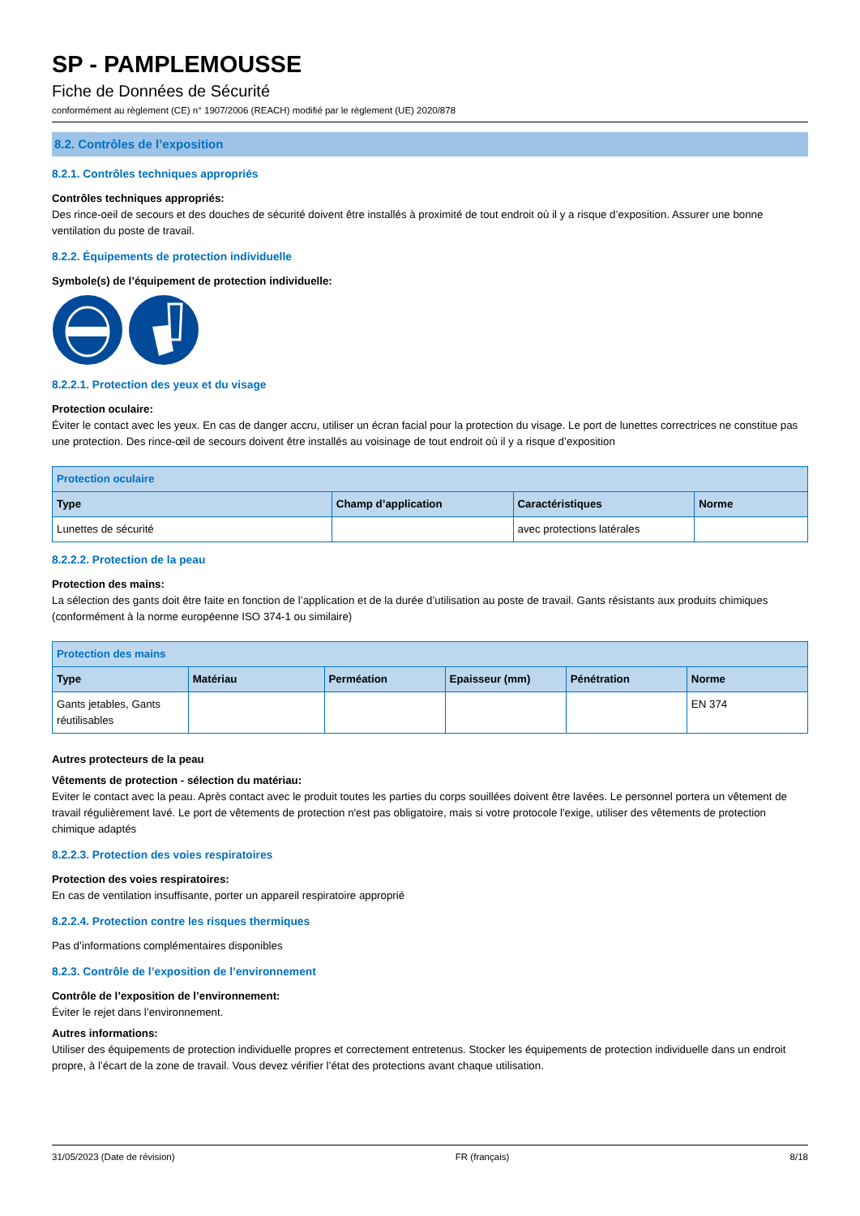SP - PAMPLEMOUSSE
Fiche de Données de Sécurité
conformément au règlement (CE) n° 1907/2006 (REACH) modifié par le règlement (UE) 2020/878
8.2. Contrôles de l’exposition
8.2.1. Contrôles techniques appropriés
Contrôles techniques appropriés:
Des rince-oeil de secours et des douches de sécurité doivent être installés à proximité de tout endroit où il y a risque d’exposition. Assurer une bonne ventilation du poste de travail.
8.2.2. Équipements de protection individuelle
Symbole(s) de l’équipement de protection individuelle:
8.2.2.1. Protection des yeux et du visage
Protection oculaire:
Éviter le contact avec les yeux. En cas de danger accru, utiliser un écran facial pour la protection du visage. Le port de lunettes correctrices ne constitue pas une protection. Des rince-œil de secours doivent être installés au voisinage de tout endroit où il y a risque d’exposition
| Protection oculaire | | | |
| --- | --- | --- | --- |
| Type | Champ d’application | Caractéristiques | Norme |
| Lunettes de sécurité | | avec protections latérales | |
8.2.2.2. Protection de la peau
Protection des mains:
La sélection des gants doit être faite en fonction de l’application et de la durée d’utilisation au poste de travail. Gants résistants aux produits chimiques (conformément à la norme européenne ISO 374-1 ou similaire)
| Protection des mains | | | | | |
| --- | --- | --- | --- | --- | --- |
| Type | Matériau | Perméation | Epaisseur (mm) | Pénétration | Norme |
| Gants jetables, Gants réutilisables | | | | | EN 374 |
Autres protecteurs de la peau
Vêtements de protection - sélection du matériau:
Eviter le contact avec la peau. Après contact avec le produit toutes les parties du corps souillées doivent être lavées. Le personnel portera un vêtement de travail régulièrement lavé. Le port de vêtements de protection n'est pas obligatoire, mais si votre protocole l'exige, utiliser des vêtements de protection chimique adaptés
8.2.2.3. Protection des voies respiratoires
Protection des voies respiratoires:
En cas de ventilation insuffisante, porter un appareil respiratoire approprié
8.2.2.4. Protection contre les risques thermiques
Pas d’informations complémentaires disponibles
8.2.3. Contrôle de l’exposition de l’environnement
Contrôle de l’exposition de l’environnement:
Éviter le rejet dans l’environnement.
Autres informations:
Utiliser des équipements de protection individuelle propres et correctement entretenus. Stocker les équipements de protection individuelle dans un endroit propre, à l’écart de la zone de travail. Vous devez vérifier l’état des protections avant chaque utilisation.
31/05/2023 (Date de révision) FR (français) 8/18